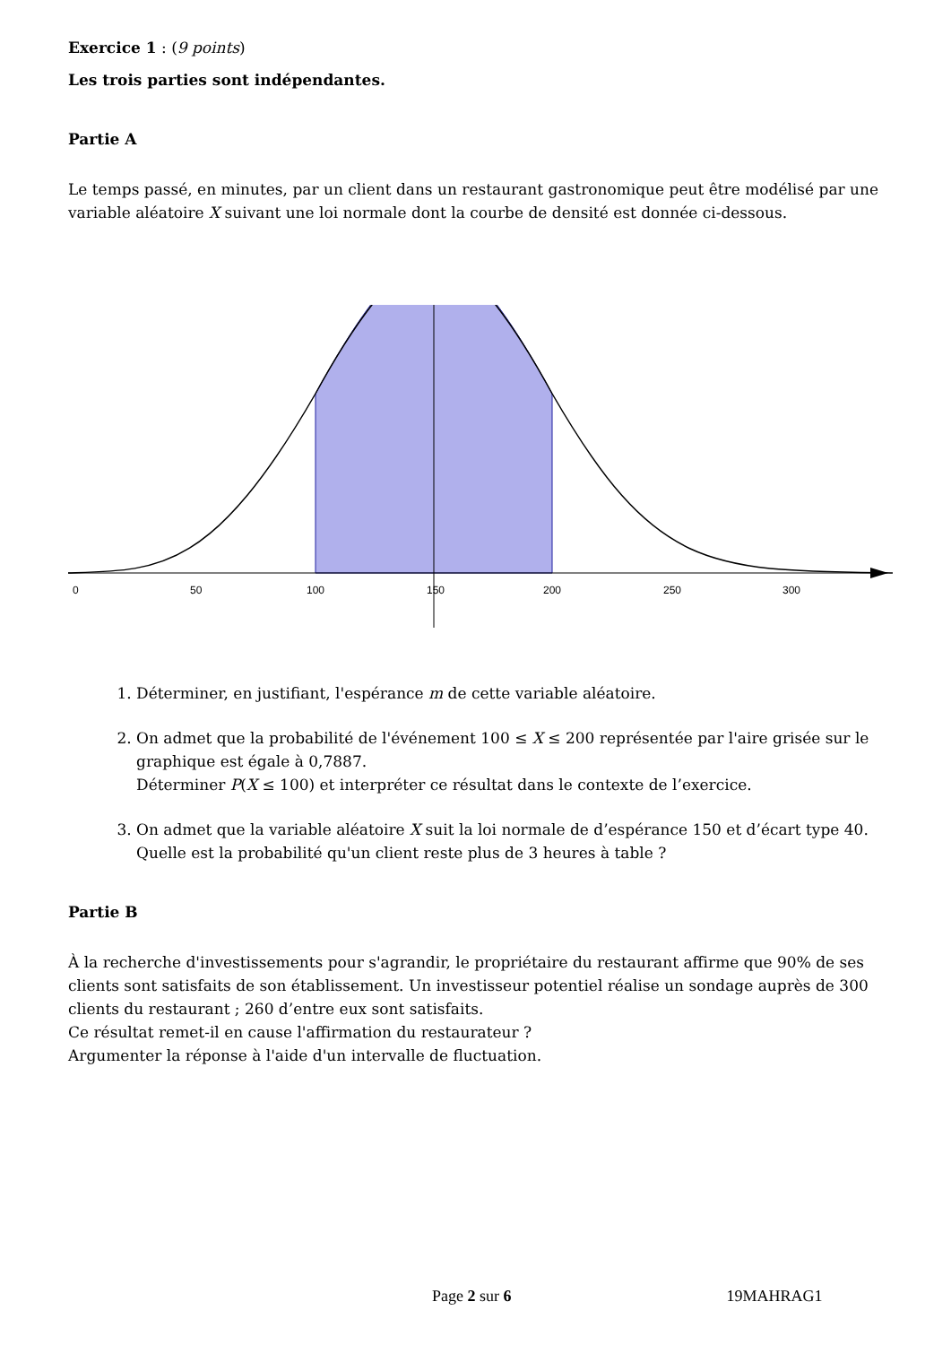Exercice 1 : (9 points)
Les trois parties sont indépendantes.
Partie A
Le temps passé, en minutes, par un client dans un restaurant gastronomique peut être modélisé par une variable aléatoire X suivant une loi normale dont la courbe de densité est donnée ci-dessous.
0
50
100
150
200
250
300
1. Déterminer, en justifiant, l'espérance m de cette variable aléatoire.
2. On admet que la probabilité de l'événement 100 ≤ X ≤ 200 représentée par l'aire grisée sur le graphique est égale à 0,7887.
Déterminer P(X ≤ 100) et interpréter ce résultat dans le contexte de l’exercice.
3. On admet que la variable aléatoire X suit la loi normale de d’espérance 150 et d’écart type 40.
Quelle est la probabilité qu'un client reste plus de 3 heures à table ?
Partie B
À la recherche d'investissements pour s'agrandir, le propriétaire du restaurant affirme que 90% de ses clients sont satisfaits de son établissement. Un investisseur potentiel réalise un sondage auprès de 300 clients du restaurant ; 260 d’entre eux sont satisfaits.
Ce résultat remet-il en cause l'affirmation du restaurateur ?
Argumenter la réponse à l'aide d'un intervalle de fluctuation.
Page 2 sur 6 19MAHRAG1